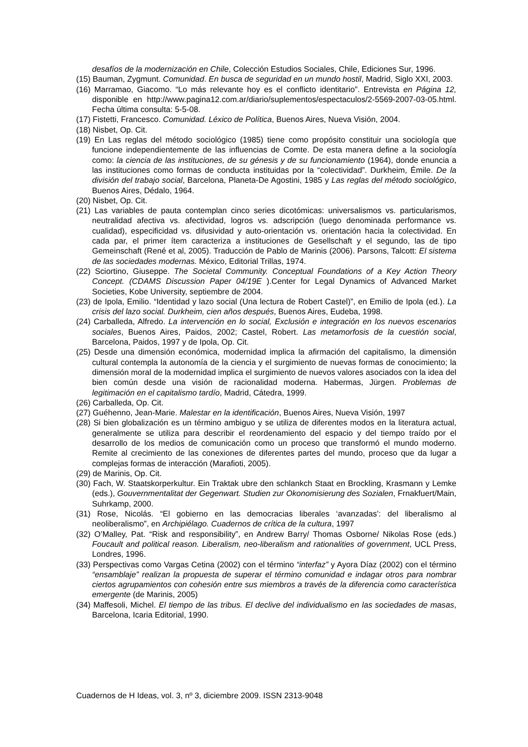desafíos de la modernización en Chile, Colección Estudios Sociales, Chile, Ediciones Sur, 1996.
(15) Bauman, Zygmunt. Comunidad. En busca de seguridad en un mundo hostil, Madrid, Siglo XXI, 2003.
(16) Marramao, Giacomo. “Lo más relevante hoy es el conflicto identitario”. Entrevista en Página 12, disponible en http://www.pagina12.com.ar/diario/suplementos/espectaculos/2-5569-2007-03-05.html. Fecha última consulta: 5-5-08.
(17) Fistetti, Francesco. Comunidad. Léxico de Política, Buenos Aires, Nueva Visión, 2004.
(18) Nisbet, Op. Cit.
(19) En Las reglas del método sociológico (1985) tiene como propósito constituir una sociología que funcione independientemente de las influencias de Comte. De esta manera define a la sociología como: la ciencia de las instituciones, de su génesis y de su funcionamiento (1964), donde enuncia a las instituciones como formas de conducta instituidas por la “colectividad”. Durkheim, Émile. De la división del trabajo social, Barcelona, Planeta-De Agostini, 1985 y Las reglas del método sociológico, Buenos Aires, Dédalo, 1964.
(20) Nisbet, Op. Cit.
(21) Las variables de pauta contemplan cinco series dicotómicas: universalismos vs. particularismos, neutralidad afectiva vs. afectividad, logros vs. adscripción (luego denominada performance vs. cualidad), especificidad vs. difusividad y auto-orientación vs. orientación hacia la colectividad. En cada par, el primer ítem caracteriza a instituciones de Gesellschaft y el segundo, las de tipo Gemeinschaft (René et al, 2005). Traducción de Pablo de Marinis (2006). Parsons, Talcott: El sistema de las sociedades modernas. México, Editorial Trillas, 1974.
(22) Sciortino, Giuseppe. The Societal Community. Conceptual Foundations of a Key Action Theory Concept. (CDAMS Discussion Paper 04/19E ).Center for Legal Dynamics of Advanced Market Societies, Kobe University, septiembre de 2004.
(23) de Ipola, Emilio. “Identidad y lazo social (Una lectura de Robert Castel)”, en Emilio de Ipola (ed.). La crisis del lazo social. Durkheim, cien años después, Buenos Aires, Eudeba, 1998.
(24) Carballeda, Alfredo. La intervención en lo social, Exclusión e integración en los nuevos escenarios sociales, Buenos Aires, Paidos, 2002; Castel, Robert. Las metamorfosis de la cuestión social, Barcelona, Paidos, 1997 y de Ipola, Op. Cit.
(25) Desde una dimensión económica, modernidad implica la afirmación del capitalismo, la dimensión cultural contempla la autonomía de la ciencia y el surgimiento de nuevas formas de conocimiento; la dimensión moral de la modernidad implica el surgimiento de nuevos valores asociados con la idea del bien común desde una visión de racionalidad moderna. Habermas, Jürgen. Problemas de legitimación en el capitalismo tardío, Madrid, Cátedra, 1999.
(26) Carballeda, Op. Cit.
(27) Guéhenno, Jean-Marie. Malestar en la identificación, Buenos Aires, Nueva Visión, 1997
(28) Si bien globalización es un término ambiguo y se utiliza de diferentes modos en la literatura actual, generalmente se utiliza para describir el reordenamiento del espacio y del tiempo traído por el desarrollo de los medios de comunicación como un proceso que transformó el mundo moderno. Remite al crecimiento de las conexiones de diferentes partes del mundo, proceso que da lugar a complejas formas de interacción (Marafioti, 2005).
(29) de Marinis, Op. Cit.
(30) Fach, W. Staatskorperkultur. Ein Traktak ubre den schlankch Staat en Brockling, Krasmann y Lemke (eds.), Gouvernmentalitat der Gegenwart. Studien zur Okonomisierung des Sozialen, Frnakfuert/Main, Suhrkamp, 2000.
(31) Rose, Nicolás. “El gobierno en las democracias liberales ‘avanzadas’: del liberalismo al neoliberalismo”, en Archipiélago. Cuadernos de crítica de la cultura, 1997
(32) O’Malley, Pat. “Risk and responsibility”, en Andrew Barry/ Thomas Osborne/ Nikolas Rose (eds.) Foucault and political reason. Liberalism, neo-liberalism and rationalities of government, UCL Press, Londres, 1996.
(33) Perspectivas como Vargas Cetina (2002) con el término “interfaz” y Ayora Díaz (2002) con el término “ensamblaje” realizan la propuesta de superar el término comunidad e indagar otros para nombrar ciertos agrupamientos con cohesión entre sus miembros a través de la diferencia como característica emergente (de Marinis, 2005)
(34) Maffesoli, Michel. El tiempo de las tribus. El declive del individualismo en las sociedades de masas, Barcelona, Icaria Editorial, 1990.
Cuadernos de H Ideas, vol. 3, nº 3, diciembre 2009. ISSN 2313-9048